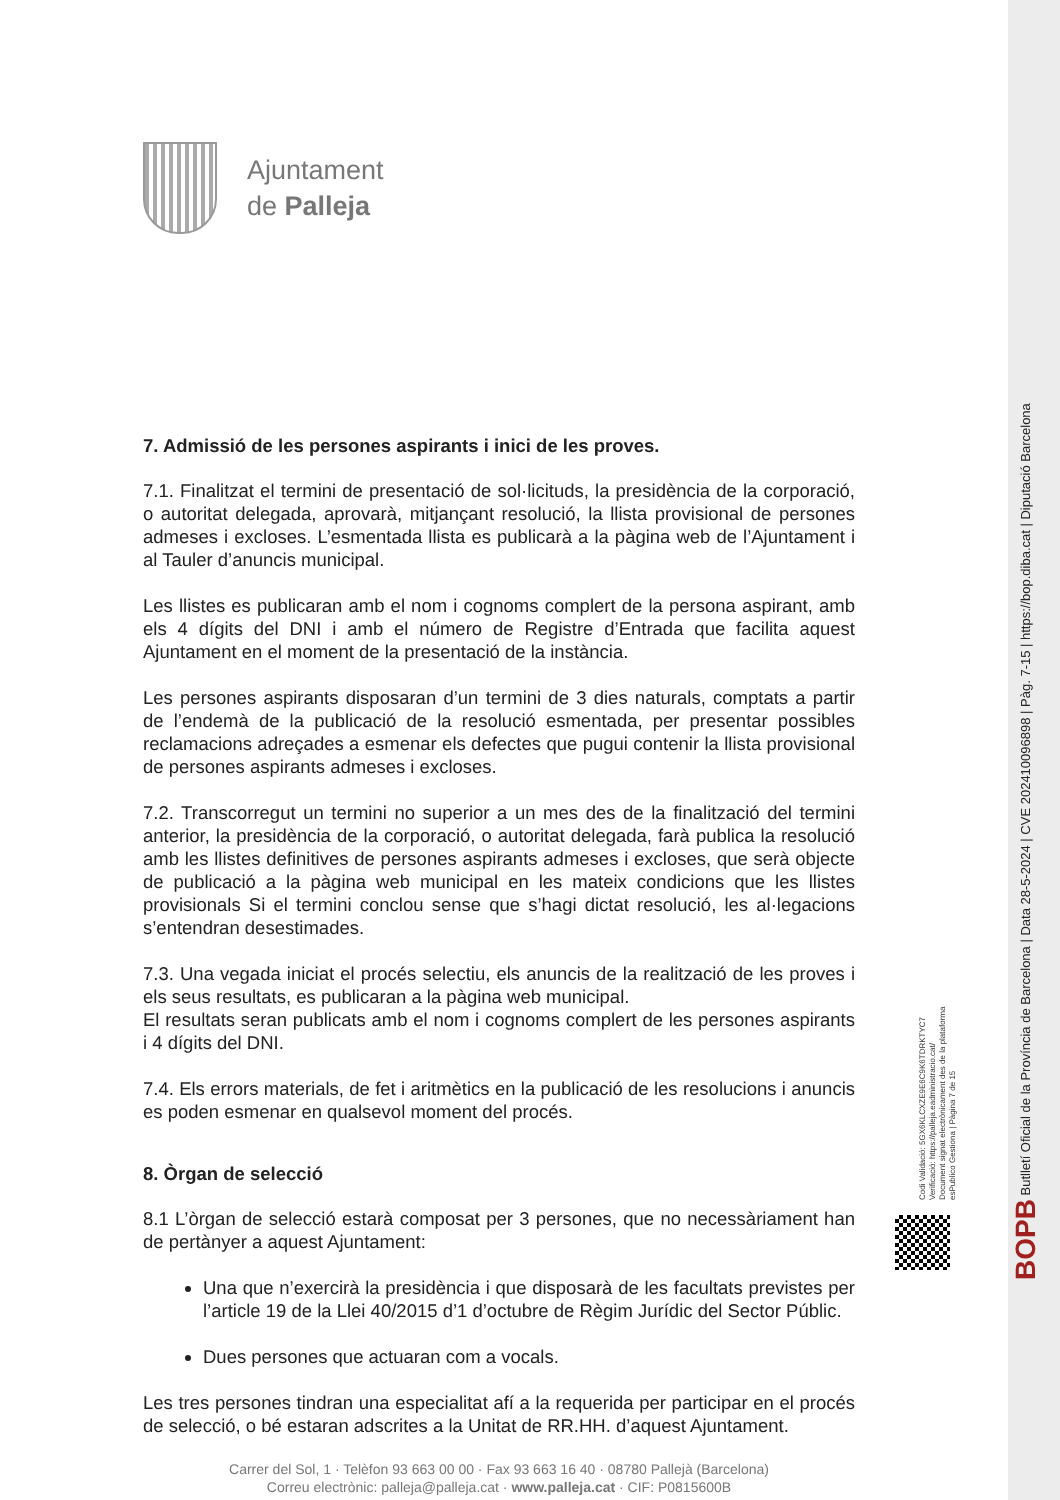Ajuntament
de Palleja
7. Admissió de les persones aspirants i inici de les proves.
7.1. Finalitzat el termini de presentació de sol·licituds, la presidència de la corporació, o autoritat delegada, aprovarà, mitjançant resolució, la llista provisional de persones admeses i excloses. L’esmentada llista es publicarà a la pàgina web de l’Ajuntament i al Tauler d’anuncis municipal.
Les llistes es publicaran amb el nom i cognoms complert de la persona aspirant, amb els 4 dígits del DNI i amb el número de Registre d’Entrada que facilita aquest Ajuntament en el moment de la presentació de la instància.
Les persones aspirants disposaran d’un termini de 3 dies naturals, comptats a partir de l’endemà de la publicació de la resolució esmentada, per presentar possibles reclamacions adreçades a esmenar els defectes que pugui contenir la llista provisional de persones aspirants admeses i excloses.
7.2. Transcorregut un termini no superior a un mes des de la finalització del termini anterior, la presidència de la corporació, o autoritat delegada, farà publica la resolució amb les llistes definitives de persones aspirants admeses i excloses, que serà objecte de publicació a la pàgina web municipal en les mateix condicions que les llistes provisionals Si el termini conclou sense que s’hagi dictat resolució, les al·legacions s’entendran desestimades.
7.3. Una vegada iniciat el procés selectiu, els anuncis de la realització de les proves i els seus resultats, es publicaran a la pàgina web municipal.
El resultats seran publicats amb el nom i cognoms complert de les persones aspirants i 4 dígits del DNI.
7.4. Els errors materials, de fet i aritmètics en la publicació de les resolucions i anuncis es poden esmenar en qualsevol moment del procés.
8. Òrgan de selecció
8.1 L’òrgan de selecció estarà composat per 3 persones, que no necessàriament han de pertànyer a aquest Ajuntament:
Una que n’exercirà la presidència i que disposarà de les facultats previstes per l’article 19 de la Llei 40/2015 d’1 d’octubre de Règim Jurídic del Sector Públic.
Dues persones que actuaran com a vocals.
Les tres persones tindran una especialitat afí a la requerida per participar en el procés de selecció, o bé estaran adscrites a la Unitat de RR.HH. d’aquest Ajuntament.
Carrer del Sol, 1 · Telèfon 93 663 00 00 · Fax 93 663 16 40 · 08780 Pallejà (Barcelona)
Correu electrònic: palleja@palleja.cat · www.palleja.cat · CIF: P0815600B
BOPB Butlletí Oficial de la Província de Barcelona | Data 28-5-2024 | CVE 202410096898 | Pàg. 7-15 | https://bop.diba.cat | Diputació Barcelona
Codi Validació: 5GX6KLCXZE9E6C9K6TDRKTYC7
Verificació: https://palleja.eadministracio.cat/
Document signat electrònicament des de la plataforma esPublico Gestiona | Pàgina 7 de 15